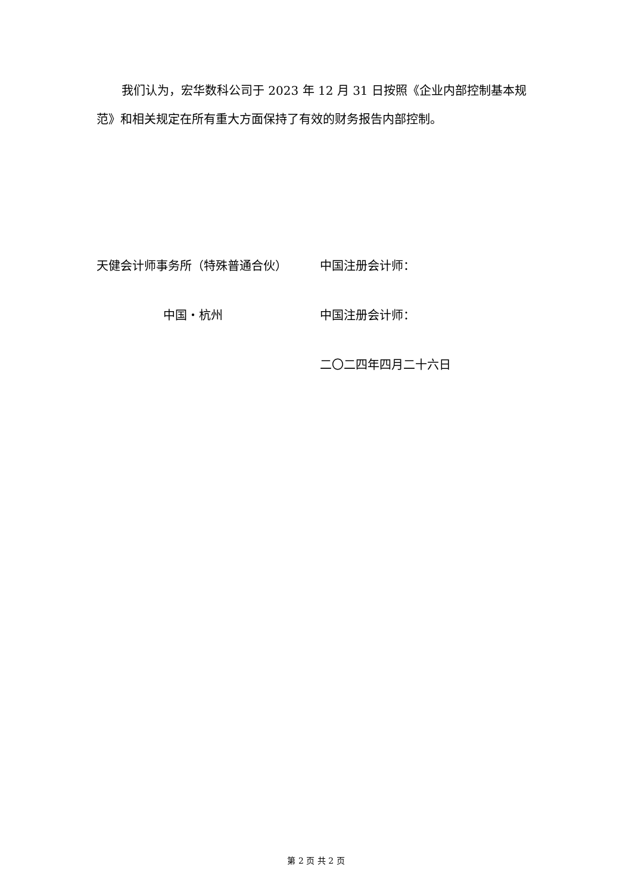我们认为，宏华数科公司于 2023 年 12 月 31 日按照《企业内部控制基本规范》和相关规定在所有重大方面保持了有效的财务报告内部控制。
天健会计师事务所（特殊普通合伙） 中国注册会计师：
中国・杭州 中国注册会计师：
二〇二四年四月二十六日
第 2 页 共 2 页